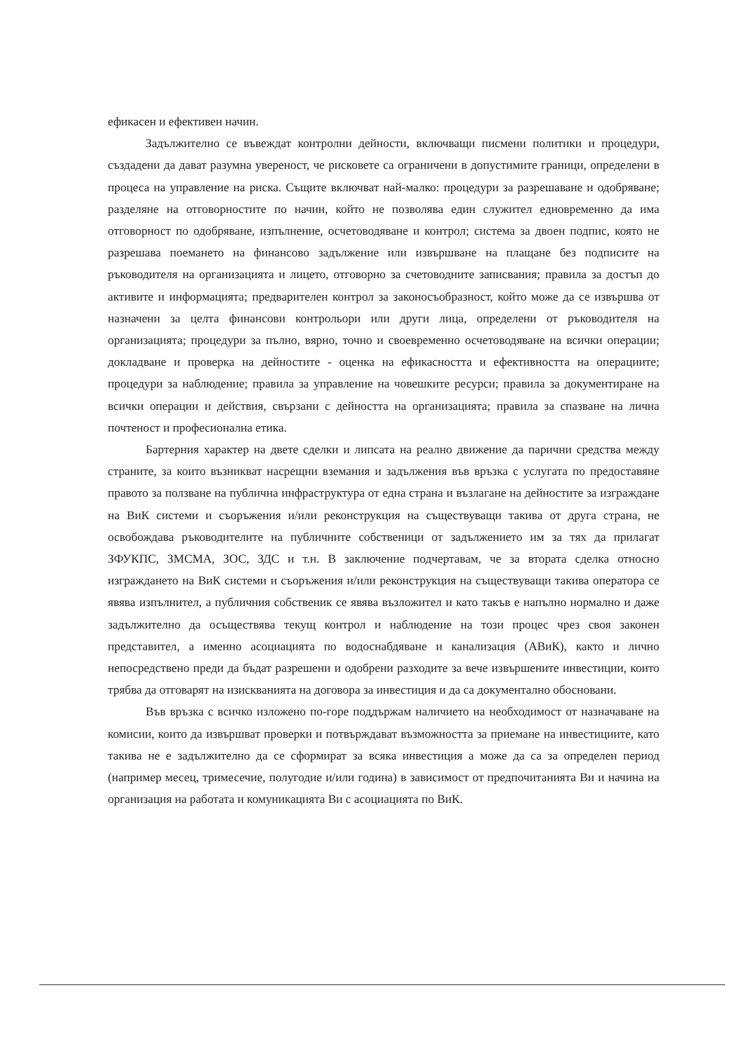ефикасен и ефективен начин.
Задължително се въвеждат контролни дейности, включващи писмени политики и процедури, създадени да дават разумна увереност, че рисковете са ограничени в допустимите граници, определени в процеса на управление на риска. Същите включват най-малко: процедури за разрешаване и одобряване; разделяне на отговорностите по начин, който не позволява един служител едновременно да има отговорност по одобряване, изпълнение, осчетоводяване и контрол; система за двоен подпис, която не разрешава поемането на финансово задължение или извършване на плащане без подписите на ръководителя на организацията и лицето, отговорно за счетоводните записвания; правила за достъп до активите и информацията; предварителен контрол за законосъобразност, който може да се извършва от назначени за целта финансови контрольори или други лица, определени от ръководителя на организацията; процедури за пълно, вярно, точно и своевременно осчетоводяване на всички операции; докладване и проверка на дейностите - оценка на ефикасността и ефективността на операциите; процедури за наблюдение; правила за управление на човешките ресурси; правила за документиране на всички операции и действия, свързани с дейността на организацията; правила за спазване на лична почтеност и професионална етика.
Бартерния характер на двете сделки и липсата на реално движение да парични средства между страните, за които възникват насрещни вземания и задължения във връзка с услугата по предоставяне правото за ползване на публична инфраструктура от една страна и възлагане на дейностите за изграждане на ВиК системи и съоръжения и/или реконструкция на съществуващи такива от друга страна, не освобождава ръководителите на публичните собственици от задължението им за тях да прилагат ЗФУКПС, ЗМСМА, ЗОС, ЗДС и т.н. В заключение подчертавам, че за втората сделка относно изграждането на ВиК системи и съоръжения и/или реконструкция на съществуващи такива оператора се явява изпълнител, а публичния собственик се явява възложител и като такъв е напълно нормално и даже задължително да осъществява текущ контрол и наблюдение на този процес чрез своя законен представител, а именно асоциацията по водоснабдяване и канализация (АВиК), както и лично непосредствено преди да бъдат разрешени и одобрени разходите за вече извършените инвестиции, които трябва да отговарят на изискванията на договора за инвестиция и да са документално обосновани.
Във връзка с всичко изложено по-горе поддържам наличието на необходимост от назначаване на комисии, които да извършват проверки и потвърждават възможността за приемане на инвестициите, като такива не е задължително да се сформират за всяка инвестиция а може да са за определен период (например месец, тримесечие, полугодие и/или година) в зависимост от предпочитанията Ви и начина на организация на работата и комуникацията Ви с асоциацията по ВиК.